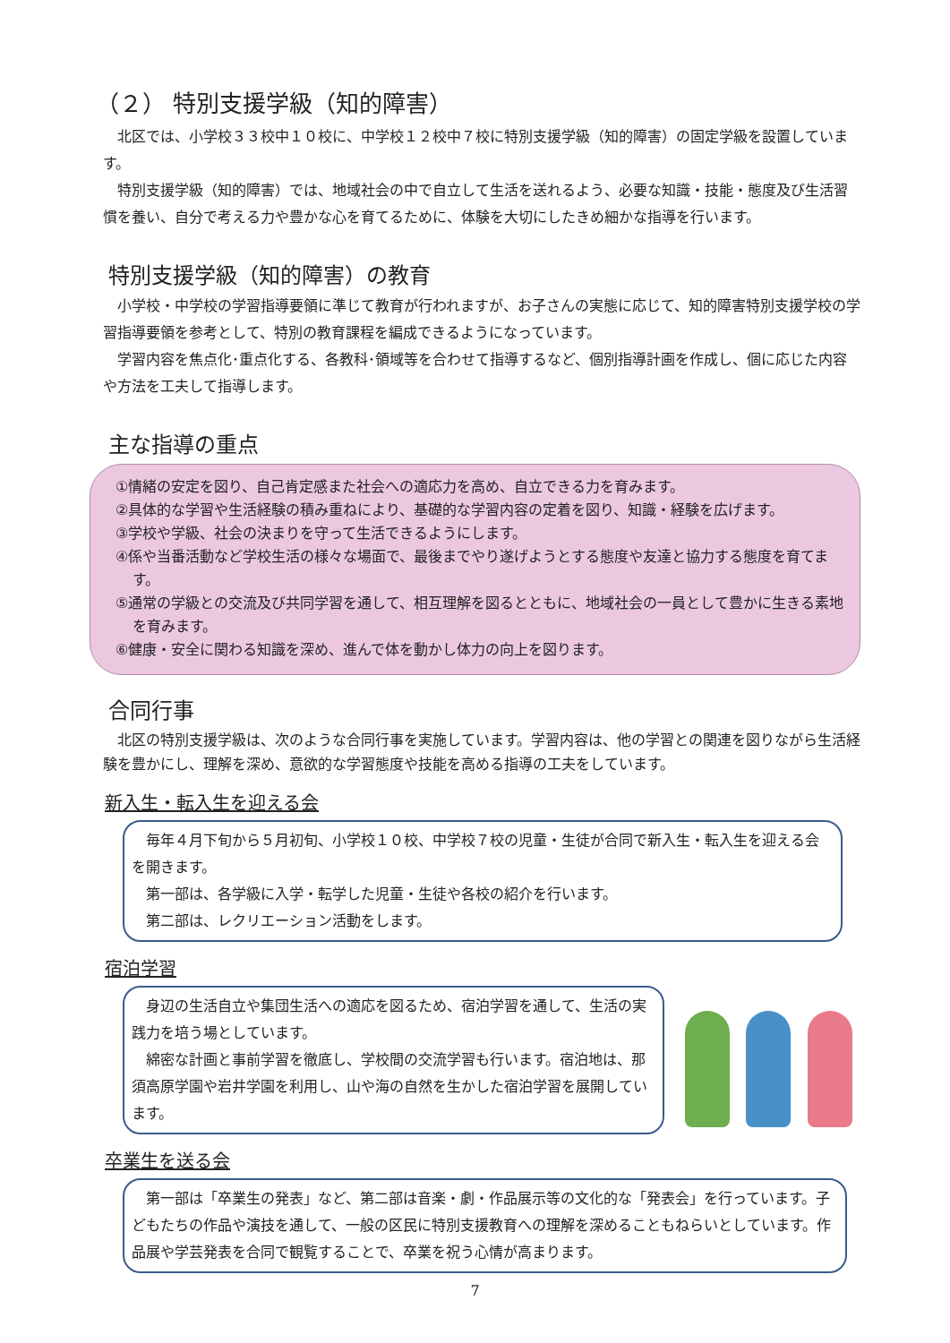（２） 特別支援学級（知的障害）
北区では、小学校３３校中１０校に、中学校１２校中７校に特別支援学級（知的障害）の固定学級を設置しています。
特別支援学級（知的障害）では、地域社会の中で自立して生活を送れるよう、必要な知識・技能・態度及び生活習慣を養い、自分で考える力や豊かな心を育てるために、体験を大切にしたきめ細かな指導を行います。
特別支援学級（知的障害）の教育
小学校・中学校の学習指導要領に準じて教育が行われますが、お子さんの実態に応じて、知的障害特別支援学校の学習指導要領を参考として、特別の教育課程を編成できるようになっています。
学習内容を焦点化･重点化する、各教科･領域等を合わせて指導するなど、個別指導計画を作成し、個に応じた内容や方法を工夫して指導します。
主な指導の重点
①情緒の安定を図り、自己肯定感また社会への適応力を高め、自立できる力を育みます。
②具体的な学習や生活経験の積み重ねにより、基礎的な学習内容の定着を図り、知識・経験を広げます。
③学校や学級、社会の決まりを守って生活できるようにします。
④係や当番活動など学校生活の様々な場面で、最後までやり遂げようとする態度や友達と協力する態度を育てます。
⑤通常の学級との交流及び共同学習を通して、相互理解を図るとともに、地域社会の一員として豊かに生きる素地を育みます。
⑥健康・安全に関わる知識を深め、進んで体を動かし体力の向上を図ります。
合同行事
北区の特別支援学級は、次のような合同行事を実施しています。学習内容は、他の学習との関連を図りながら生活経験を豊かにし、理解を深め、意欲的な学習態度や技能を高める指導の工夫をしています。
新入生・転入生を迎える会
毎年４月下旬から５月初旬、小学校１０校、中学校７校の児童・生徒が合同で新入生・転入生を迎える会を開きます。
第一部は、各学級に入学・転学した児童・生徒や各校の紹介を行います。
第二部は、レクリエーション活動をします。
宿泊学習
身辺の生活自立や集団生活への適応を図るため、宿泊学習を通して、生活の実践力を培う場としています。
綿密な計画と事前学習を徹底し、学校間の交流学習も行います。宿泊地は、那須高原学園や岩井学園を利用し、山や海の自然を生かした宿泊学習を展開しています。
卒業生を送る会
第一部は「卒業生の発表」など、第二部は音楽・劇・作品展示等の文化的な「発表会」を行っています。子どもたちの作品や演技を通して、一般の区民に特別支援教育への理解を深めることもねらいとしています。作品展や学芸発表を合同で観覧することで、卒業を祝う心情が高まります。
7